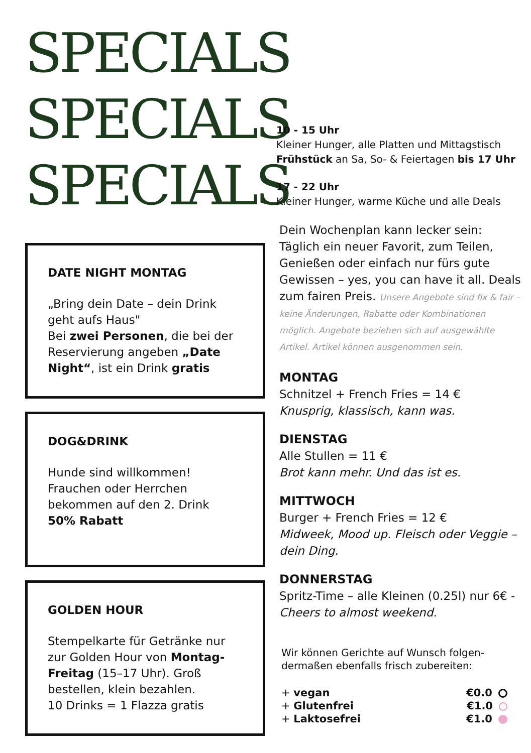SPECIALS
SPECIALS
SPECIALS
DATE NIGHT MONTAG
„Bring dein Date – dein Drink geht aufs Haus"
Bei zwei Personen, die bei der Reservierung angeben „Date Night“, ist ein Drink gratis
DOG&DRINK
Hunde sind willkommen! Frauchen oder Herrchen bekommen auf den 2. Drink
50% Rabatt
GOLDEN HOUR
Stempelkarte für Getränke nur zur Golden Hour von Montag-Freitag (15–17 Uhr). Groß bestellen, klein bezahlen.
10 Drinks = 1 Flazza gratis
10 - 15 Uhr
Kleiner Hunger, alle Platten und Mittagstisch
Frühstück an Sa, So- & Feiertagen bis 17 Uhr
17 - 22 Uhr
Kleiner Hunger, warme Küche und alle Deals
Dein Wochenplan kann lecker sein: Täglich ein neuer Favorit, zum Teilen, Genießen oder einfach nur fürs gute Gewissen – yes, you can have it all. Deals zum fairen Preis. Unsere Angebote sind fix & fair – keine Änderungen, Rabatte oder Kombinationen möglich. Angebote beziehen sich auf ausgewählte Artikel. Artikel können ausgenommen sein.
MONTAG
Schnitzel + French Fries = 14 €
Knusprig, klassisch, kann was.
DIENSTAG
Alle Stullen = 11 €
Brot kann mehr. Und das ist es.
MITTWOCH
Burger + French Fries = 12 €
Midweek, Mood up. Fleisch oder Veggie – dein Ding.
DONNERSTAG
Spritz-Time – alle Kleinen (0.25l) nur 6€ - Cheers to almost weekend.
Wir können Gerichte auf Wunsch folgen-dermaßen ebenfalls frisch zubereiten:
| + vegan | €0.0 |
| + Glutenfrei | €1.0 |
| + Laktosefrei | €1.0 |